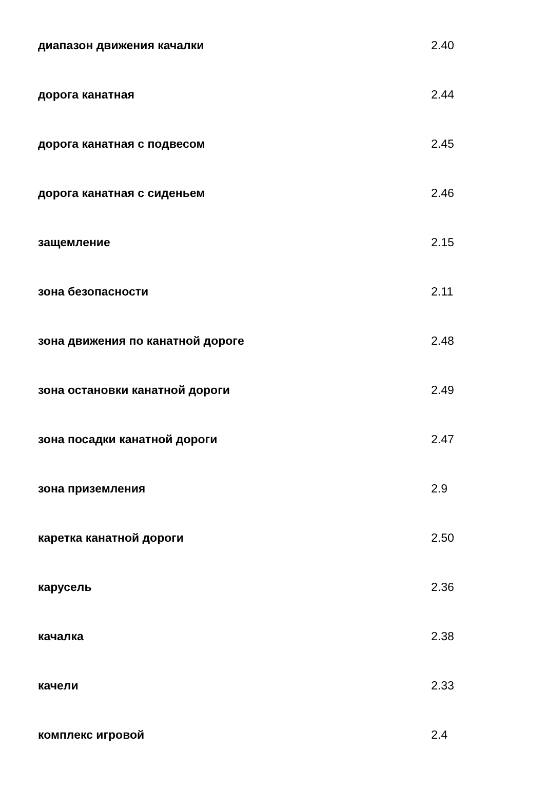| диапазон движения качалки | 2.40 |
| дорога канатная | 2.44 |
| дорога канатная с подвесом | 2.45 |
| дорога канатная с сиденьем | 2.46 |
| защемление | 2.15 |
| зона безопасности | 2.11 |
| зона движения по канатной дороге | 2.48 |
| зона остановки канатной дороги | 2.49 |
| зона посадки канатной дороги | 2.47 |
| зона приземления | 2.9 |
| каретка канатной дороги | 2.50 |
| карусель | 2.36 |
| качалка | 2.38 |
| качели | 2.33 |
| комплекс игровой | 2.4 |